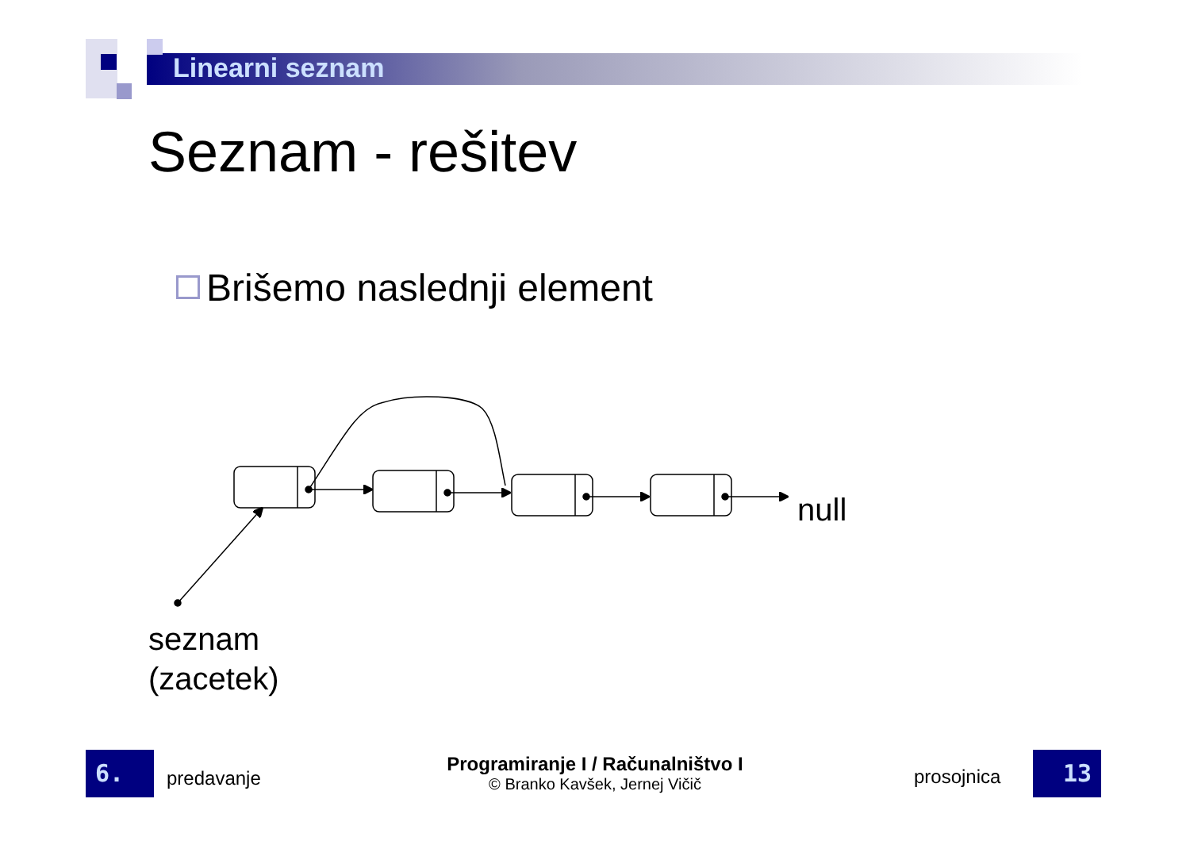Linearni seznam
Seznam - rešitev
Brišemo naslednji element
null
seznam
(zacetek)
6.
predavanje
Programiranje I / Računalništvo I
© Branko Kavšek, Jernej Vičič
prosojnica 13